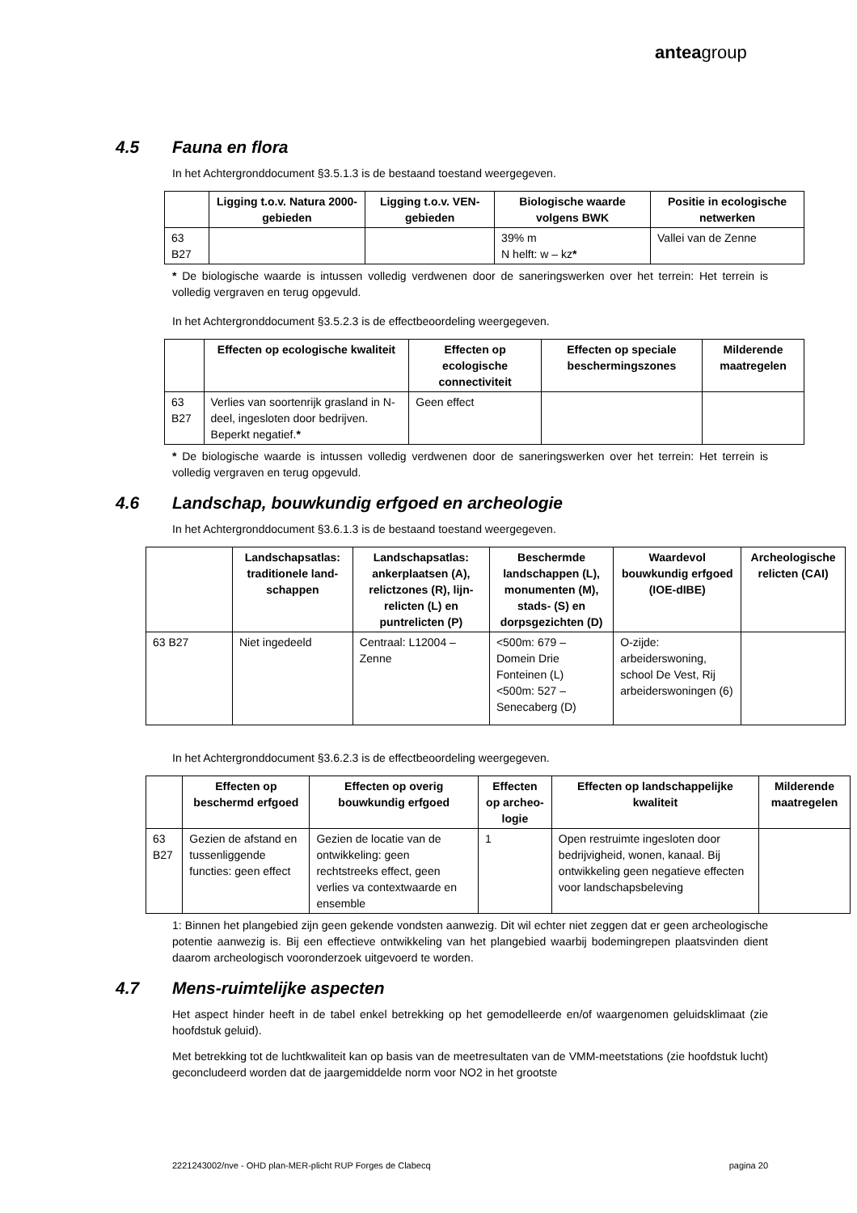anteagroup
4.5 Fauna en flora
In het Achtergronddocument §3.5.1.3 is de bestaand toestand weergegeven.
| | Ligging t.o.v. Natura 2000-gebieden | Ligging t.o.v. VEN-gebieden | Biologische waarde volgens BWK | Positie in ecologische netwerken |
| --- | --- | --- | --- | --- |
| 63 B27 | | | 39% m N helft: w – kz * | Vallei van de Zenne |
* De biologische waarde is intussen volledig verdwenen door de saneringswerken over het terrein: Het terrein is volledig vergraven en terug opgevuld.
In het Achtergronddocument §3.5.2.3 is de effectbeoordeling weergegeven.
| | Effecten op ecologische kwaliteit | Effecten op ecologische connectiviteit | Effecten op speciale beschermingszones | Milderende maatregelen |
| --- | --- | --- | --- | --- |
| 63 B27 | Verlies van soortenrijk grasland in N-deel, ingesloten door bedrijven. Beperkt negatief. * | Geen effect | | |
* De biologische waarde is intussen volledig verdwenen door de saneringswerken over het terrein: Het terrein is volledig vergraven en terug opgevuld.
4.6 Landschap, bouwkundig erfgoed en archeologie
In het Achtergronddocument §3.6.1.3 is de bestaand toestand weergegeven.
| | Landschapsatlas: traditionele land-schappen | Landschapsatlas: ankerplaatsen (A), relictzones (R), lijn-relicten (L) en puntrelicten (P) | Beschermde landschappen (L), monumenten (M), stads- (S) en dorpsgezichten (D) | Waardevol bouwkundig erfgoed (IOE-dIBE) | Archeologische relicten (CAI) |
| --- | --- | --- | --- | --- | --- |
| 63 B27 | Niet ingedeeld | Centraal: L12004 – Zenne | <500m: 679 – Domein Drie Fonteinen (L) <500m: 527 – Senecaberg (D) | O-zijde: arbeiderswoning, school De Vest, Rij arbeiderswoningen (6) | |
In het Achtergronddocument §3.6.2.3 is de effectbeoordeling weergegeven.
| | Effecten op beschermd erfgoed | Effecten op overig bouwkundig erfgoed | Effecten op archeo-logie | Effecten op landschappelijke kwaliteit | Milderende maatregelen |
| --- | --- | --- | --- | --- | --- |
| 63 B27 | Gezien de afstand en tussenliggende functies: geen effect | Gezien de locatie van de ontwikkeling: geen rechtstreeks effect, geen verlies va contextwaarde en ensemble | 1 | Open restruimte ingesloten door bedrijvigheid, wonen, kanaal. Bij ontwikkeling geen negatieve effecten voor landschapsbeleving | |
1: Binnen het plangebied zijn geen gekende vondsten aanwezig. Dit wil echter niet zeggen dat er geen archeologische potentie aanwezig is. Bij een effectieve ontwikkeling van het plangebied waarbij bodemingrepen plaatsvinden dient daarom archeologisch vooronderzoek uitgevoerd te worden.
4.7 Mens-ruimtelijke aspecten
Het aspect hinder heeft in de tabel enkel betrekking op het gemodelleerde en/of waargenomen geluidsklimaat (zie hoofdstuk geluid).
Met betrekking tot de luchtkwaliteit kan op basis van de meetresultaten van de VMM-meetstations (zie hoofdstuk lucht) geconcludeerd worden dat de jaargemiddelde norm voor NO2 in het grootste
2221243002/nve - OHD plan-MER-plicht RUP Forges de Clabecq pagina 20